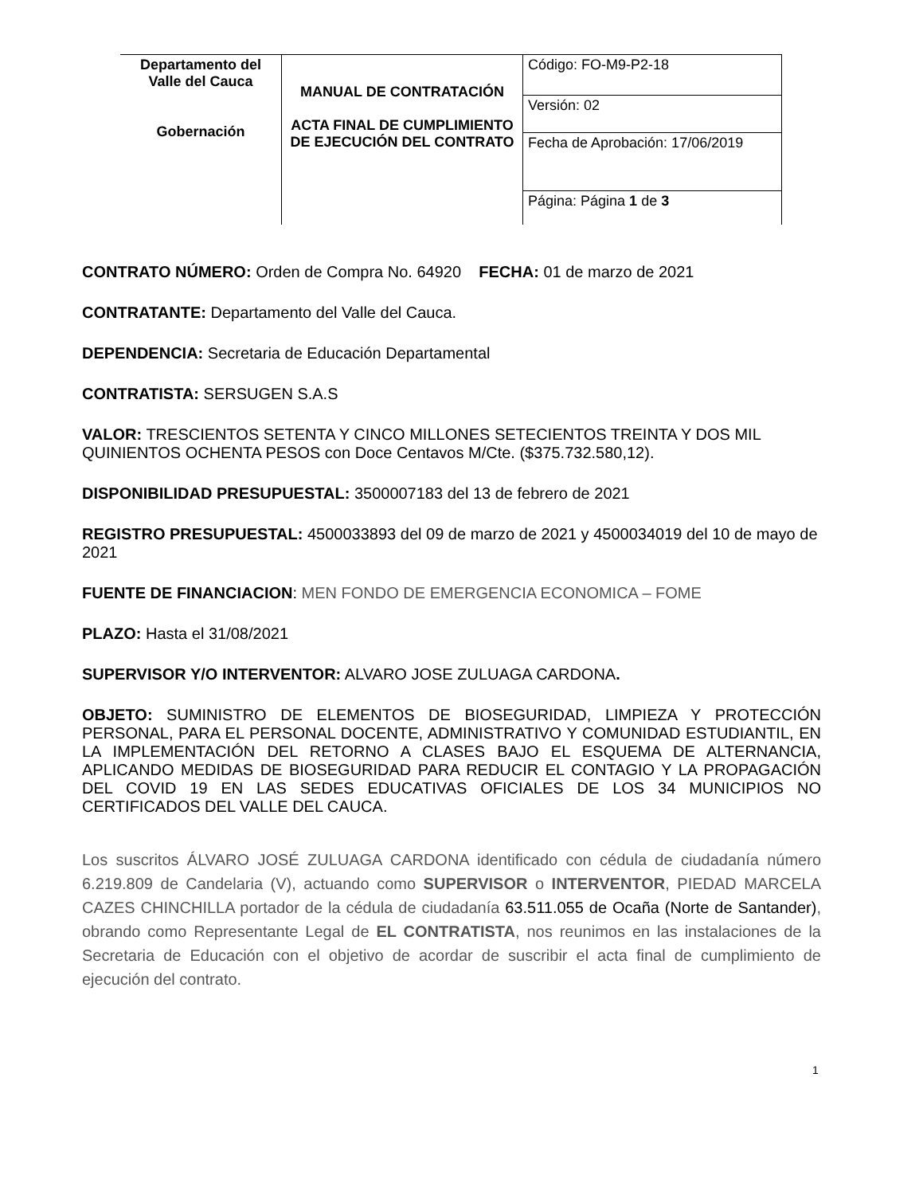| Departamento del Valle del Cauca Gobernación | MANUAL DE CONTRATACIÓN ACTA FINAL DE CUMPLIMIENTO DE EJECUCIÓN DEL CONTRATO | Código: FO-M9-P2-18 |
| | | Versión: 02 |
| | | Fecha de Aprobación: 17/06/2019 |
| | | Página: Página 1 de 3 |
CONTRATO NÚMERO: Orden de Compra No. 64920 FECHA: 01 de marzo de 2021
CONTRATANTE: Departamento del Valle del Cauca.
DEPENDENCIA: Secretaria de Educación Departamental
CONTRATISTA: SERSUGEN S.A.S
VALOR: TRESCIENTOS SETENTA Y CINCO MILLONES SETECIENTOS TREINTA Y DOS MIL QUINIENTOS OCHENTA PESOS con Doce Centavos M/Cte. ($375.732.580,12).
DISPONIBILIDAD PRESUPUESTAL: 3500007183 del 13 de febrero de 2021
REGISTRO PRESUPUESTAL: 4500033893 del 09 de marzo de 2021 y 4500034019 del 10 de mayo de 2021
FUENTE DE FINANCIACION: MEN FONDO DE EMERGENCIA ECONOMICA – FOME
PLAZO: Hasta el 31/08/2021
SUPERVISOR Y/O INTERVENTOR: ALVARO JOSE ZULUAGA CARDONA.
OBJETO: SUMINISTRO DE ELEMENTOS DE BIOSEGURIDAD, LIMPIEZA Y PROTECCIÓN PERSONAL, PARA EL PERSONAL DOCENTE, ADMINISTRATIVO Y COMUNIDAD ESTUDIANTIL, EN LA IMPLEMENTACIÓN DEL RETORNO A CLASES BAJO EL ESQUEMA DE ALTERNANCIA, APLICANDO MEDIDAS DE BIOSEGURIDAD PARA REDUCIR EL CONTAGIO Y LA PROPAGACIÓN DEL COVID 19 EN LAS SEDES EDUCATIVAS OFICIALES DE LOS 34 MUNICIPIOS NO CERTIFICADOS DEL VALLE DEL CAUCA.
Los suscritos ÁLVARO JOSÉ ZULUAGA CARDONA identificado con cédula de ciudadanía número 6.219.809 de Candelaria (V), actuando como SUPERVISOR o INTERVENTOR, PIEDAD MARCELA CAZES CHINCHILLA portador de la cédula de ciudadanía 63.511.055 de Ocaña (Norte de Santander), obrando como Representante Legal de EL CONTRATISTA, nos reunimos en las instalaciones de la Secretaria de Educación con el objetivo de acordar de suscribir el acta final de cumplimiento de ejecución del contrato.
1